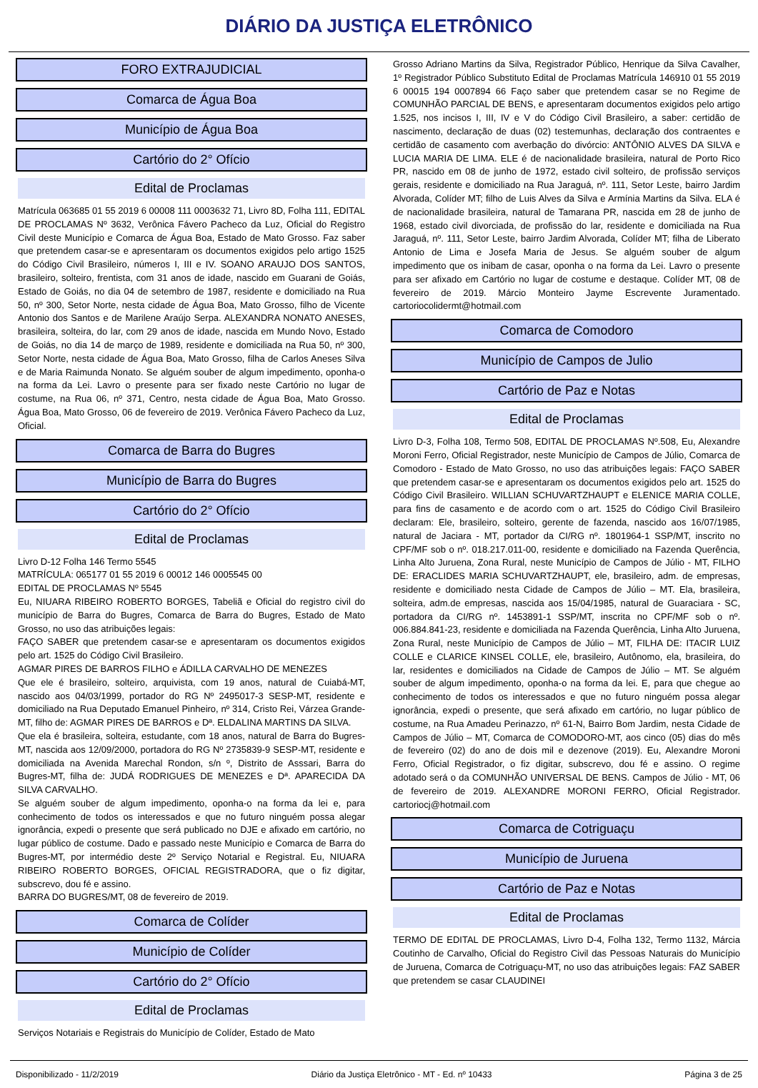DIÁRIO DA JUSTIÇA ELETRÔNICO
FORO EXTRAJUDICIAL
Comarca de Água Boa
Município de Água Boa
Cartório do 2° Ofício
Edital de Proclamas
Matrícula 063685 01 55 2019 6 00008 111 0003632 71, Livro 8D, Folha 111, EDITAL DE PROCLAMAS Nº 3632, Verônica Fávero Pacheco da Luz, Oficial do Registro Civil deste Município e Comarca de Água Boa, Estado de Mato Grosso. Faz saber que pretendem casar-se e apresentaram os documentos exigidos pelo artigo 1525 do Código Civil Brasileiro, números I, III e IV. SOANO ARAUJO DOS SANTOS, brasileiro, solteiro, frentista, com 31 anos de idade, nascido em Guarani de Goiás, Estado de Goiás, no dia 04 de setembro de 1987, residente e domiciliado na Rua 50, nº 300, Setor Norte, nesta cidade de Água Boa, Mato Grosso, filho de Vicente Antonio dos Santos e de Marilene Araújo Serpa. ALEXANDRA NONATO ANESES, brasileira, solteira, do lar, com 29 anos de idade, nascida em Mundo Novo, Estado de Goiás, no dia 14 de março de 1989, residente e domiciliada na Rua 50, nº 300, Setor Norte, nesta cidade de Água Boa, Mato Grosso, filha de Carlos Aneses Silva e de Maria Raimunda Nonato. Se alguém souber de algum impedimento, oponha-o na forma da Lei. Lavro o presente para ser fixado neste Cartório no lugar de costume, na Rua 06, nº 371, Centro, nesta cidade de Água Boa, Mato Grosso. Água Boa, Mato Grosso, 06 de fevereiro de 2019. Verônica Fávero Pacheco da Luz, Oficial.
Comarca de Barra do Bugres
Município de Barra do Bugres
Cartório do 2° Ofício
Edital de Proclamas
Livro D-12 Folha 146 Termo 5545
MATRÍCULA: 065177 01 55 2019 6 00012 146 0005545 00
EDITAL DE PROCLAMAS Nº 5545
Eu, NIUARA RIBEIRO ROBERTO BORGES, Tabeliã e Oficial do registro civil do município de Barra do Bugres, Comarca de Barra do Bugres, Estado de Mato Grosso, no uso das atribuições legais:
FAÇO SABER que pretendem casar-se e apresentaram os documentos exigidos pelo art. 1525 do Código Civil Brasileiro.
AGMAR PIRES DE BARROS FILHO e ÁDILLA CARVALHO DE MENEZES
Que ele é brasileiro, solteiro, arquivista, com 19 anos, natural de Cuiabá-MT, nascido aos 04/03/1999, portador do RG Nº 2495017-3 SESP-MT, residente e domiciliado na Rua Deputado Emanuel Pinheiro, nº 314, Cristo Rei, Várzea Grande-MT, filho de: AGMAR PIRES DE BARROS e Dª. ELDALINA MARTINS DA SILVA.
Que ela é brasileira, solteira, estudante, com 18 anos, natural de Barra do Bugres-MT, nascida aos 12/09/2000, portadora do RG Nº 2735839-9 SESP-MT, residente e domiciliada na Avenida Marechal Rondon, s/n º, Distrito de Asssari, Barra do Bugres-MT, filha de: JUDÁ RODRIGUES DE MENEZES e Dª. APARECIDA DA SILVA CARVALHO.
Se alguém souber de algum impedimento, oponha-o na forma da lei e, para conhecimento de todos os interessados e que no futuro ninguém possa alegar ignorância, expedi o presente que será publicado no DJE e afixado em cartório, no lugar público de costume. Dado e passado neste Município e Comarca de Barra do Bugres-MT, por intermédio deste 2º Serviço Notarial e Registral. Eu, NIUARA RIBEIRO ROBERTO BORGES, OFICIAL REGISTRADORA, que o fiz digitar, subscrevo, dou fé e assino.
BARRA DO BUGRES/MT, 08 de fevereiro de 2019.
Comarca de Colíder
Município de Colíder
Cartório do 2° Ofício
Edital de Proclamas
Serviços Notariais e Registrais do Município de Colíder, Estado de Mato
Grosso Adriano Martins da Silva, Registrador Público, Henrique da Silva Cavalher, 1º Registrador Público Substituto Edital de Proclamas Matrícula 146910 01 55 2019 6 00015 194 0007894 66 Faço saber que pretendem casar se no Regime de COMUNHÃO PARCIAL DE BENS, e apresentaram documentos exigidos pelo artigo 1.525, nos incisos I, III, IV e V do Código Civil Brasileiro, a saber: certidão de nascimento, declaração de duas (02) testemunhas, declaração dos contraentes e certidão de casamento com averbação do divórcio: ANTÔNIO ALVES DA SILVA e LUCIA MARIA DE LIMA. ELE é de nacionalidade brasileira, natural de Porto Rico PR, nascido em 08 de junho de 1972, estado civil solteiro, de profissão serviços gerais, residente e domiciliado na Rua Jaraguá, nº. 111, Setor Leste, bairro Jardim Alvorada, Colíder MT; filho de Luis Alves da Silva e Armínia Martins da Silva. ELA é de nacionalidade brasileira, natural de Tamarana PR, nascida em 28 de junho de 1968, estado civil divorciada, de profissão do lar, residente e domiciliada na Rua Jaraguá, nº. 111, Setor Leste, bairro Jardim Alvorada, Colíder MT; filha de Liberato Antonio de Lima e Josefa Maria de Jesus. Se alguém souber de algum impedimento que os inibam de casar, oponha o na forma da Lei. Lavro o presente para ser afixado em Cartório no lugar de costume e destaque. Colíder MT, 08 de fevereiro de 2019. Márcio Monteiro Jayme Escrevente Juramentado. cartoriocolidermt@hotmail.com
Comarca de Comodoro
Município de Campos de Julio
Cartório de Paz e Notas
Edital de Proclamas
Livro D-3, Folha 108, Termo 508, EDITAL DE PROCLAMAS Nº.508, Eu, Alexandre Moroni Ferro, Oficial Registrador, neste Município de Campos de Júlio, Comarca de Comodoro - Estado de Mato Grosso, no uso das atribuições legais: FAÇO SABER que pretendem casar-se e apresentaram os documentos exigidos pelo art. 1525 do Código Civil Brasileiro. WILLIAN SCHUVARTZHAUPT e ELENICE MARIA COLLE, para fins de casamento e de acordo com o art. 1525 do Código Civil Brasileiro declaram: Ele, brasileiro, solteiro, gerente de fazenda, nascido aos 16/07/1985, natural de Jaciara - MT, portador da CI/RG nº. 1801964-1 SSP/MT, inscrito no CPF/MF sob o nº. 018.217.011-00, residente e domiciliado na Fazenda Querência, Linha Alto Juruena, Zona Rural, neste Município de Campos de Júlio - MT, FILHO DE: ERACLIDES MARIA SCHUVARTZHAUPT, ele, brasileiro, adm. de empresas, residente e domiciliado nesta Cidade de Campos de Júlio – MT. Ela, brasileira, solteira, adm.de empresas, nascida aos 15/04/1985, natural de Guaraciara - SC, portadora da CI/RG nº. 1453891-1 SSP/MT, inscrita no CPF/MF sob o nº. 006.884.841-23, residente e domiciliada na Fazenda Querência, Linha Alto Juruena, Zona Rural, neste Município de Campos de Júlio – MT, FILHA DE: ITACIR LUIZ COLLE e CLARICE KINSEL COLLE, ele, brasileiro, Autônomo, ela, brasileira, do lar, residentes e domiciliados na Cidade de Campos de Júlio – MT. Se alguém souber de algum impedimento, oponha-o na forma da lei. E, para que chegue ao conhecimento de todos os interessados e que no futuro ninguém possa alegar ignorância, expedi o presente, que será afixado em cartório, no lugar público de costume, na Rua Amadeu Perinazzo, nº 61-N, Bairro Bom Jardim, nesta Cidade de Campos de Júlio – MT, Comarca de COMODORO-MT, aos cinco (05) dias do mês de fevereiro (02) do ano de dois mil e dezenove (2019). Eu, Alexandre Moroni Ferro, Oficial Registrador, o fiz digitar, subscrevo, dou fé e assino. O regime adotado será o da COMUNHÃO UNIVERSAL DE BENS. Campos de Júlio - MT, 06 de fevereiro de 2019. ALEXANDRE MORONI FERRO, Oficial Registrador. cartoriocj@hotmail.com
Comarca de Cotriguaçu
Município de Juruena
Cartório de Paz e Notas
Edital de Proclamas
TERMO DE EDITAL DE PROCLAMAS, Livro D-4, Folha 132, Termo 1132, Márcia Coutinho de Carvalho, Oficial do Registro Civil das Pessoas Naturais do Município de Juruena, Comarca de Cotriguaçu-MT, no uso das atribuições legais: FAZ SABER que pretendem se casar CLAUDINEI
Disponibilizado - 11/2/2019 Diário da Justiça Eletrônico - MT - Ed. nº 10433 Página 3 de 25